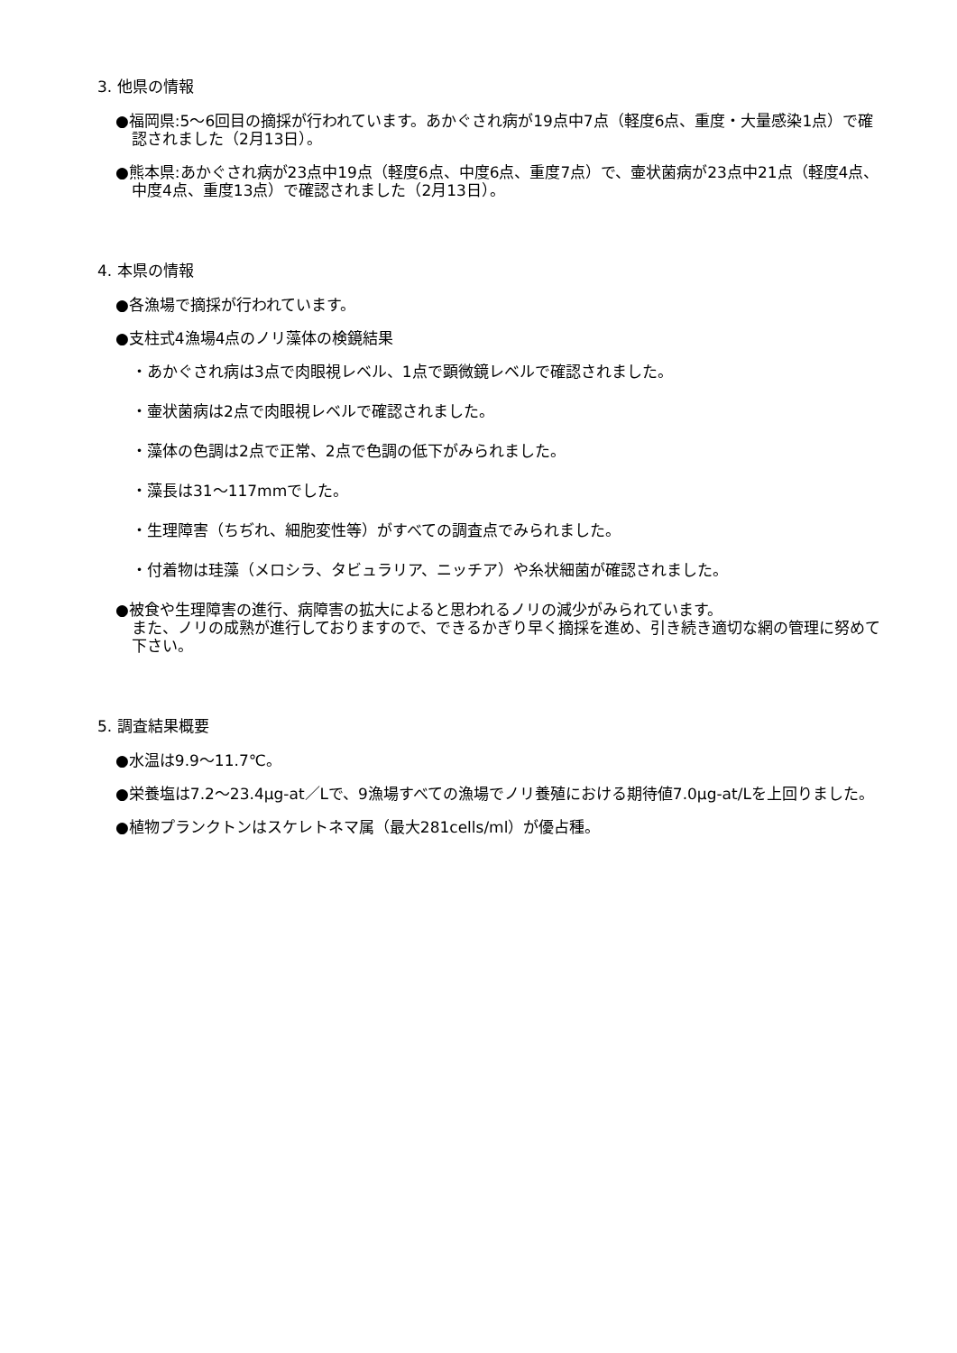3. 他県の情報
●福岡県:5～6回目の摘採が行われています。あかぐされ病が19点中7点（軽度6点、重度・大量感染1点）で確認されました（2月13日）。
●熊本県:あかぐされ病が23点中19点（軽度6点、中度6点、重度7点）で、壷状菌病が23点中21点（軽度4点、中度4点、重度13点）で確認されました（2月13日）。
4. 本県の情報
●各漁場で摘採が行われています。
●支柱式4漁場4点のノリ藻体の検鏡結果
・あかぐされ病は3点で肉眼視レベル、1点で顕微鏡レベルで確認されました。
・壷状菌病は2点で肉眼視レベルで確認されました。
・藻体の色調は2点で正常、2点で色調の低下がみられました。
・藻長は31～117mmでした。
・生理障害（ちぢれ、細胞変性等）がすべての調査点でみられました。
・付着物は珪藻（メロシラ、タビュラリア、ニッチア）や糸状細菌が確認されました。
●被食や生理障害の進行、病障害の拡大によると思われるノリの減少がみられています。
また、ノリの成熟が進行しておりますので、できるかぎり早く摘採を進め、引き続き適切な網の管理に努めて下さい。
5. 調査結果概要
●水温は9.9～11.7℃。
●栄養塩は7.2～23.4μg-at／Lで、9漁場すべての漁場でノリ養殖における期待値7.0μg-at/Lを上回りました。
●植物プランクトンはスケレトネマ属（最大281cells/ml）が優占種。